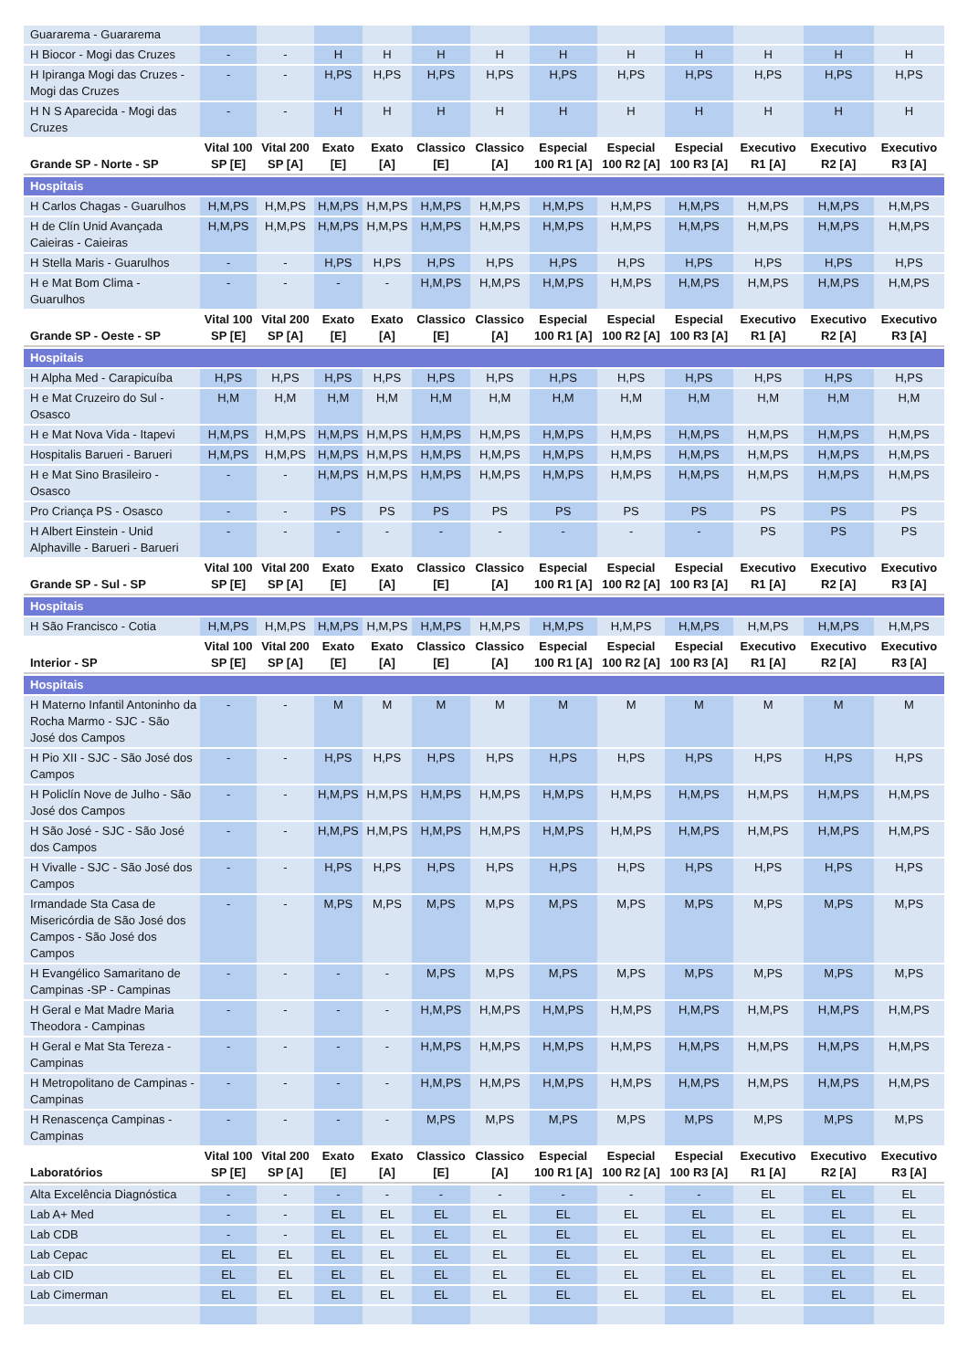| Guararema - Guararema | | | | | | | | | | | | |
| H Biocor - Mogi das Cruzes | - | - | H | H | H | H | H | H | H | H | H | H |
| H Ipiranga Mogi das Cruzes - Mogi das Cruzes | - | - | H,PS | H,PS | H,PS | H,PS | H,PS | H,PS | H,PS | H,PS | H,PS | H,PS |
| H N S Aparecida - Mogi das Cruzes | - | - | H | H | H | H | H | H | H | H | H | H |
| Grande SP - Norte - SP | Vital 100 SP [E] | Vital 200 SP [A] | Exato [E] | Exato [A] | Classico [E] | Classico [A] | Especial 100 R1 [A] | Especial 100 R2 [A] | Especial 100 R3 [A] | Executivo R1 [A] | Executivo R2 [A] | Executivo R3 [A] |
| Hospitais | | | | | | | | | | | | |
| H Carlos Chagas - Guarulhos | H,M,PS | H,M,PS | H,M,PS | H,M,PS | H,M,PS | H,M,PS | H,M,PS | H,M,PS | H,M,PS | H,M,PS | H,M,PS | H,M,PS |
| H de Clín Unid Avançada Caieiras - Caieiras | H,M,PS | H,M,PS | H,M,PS | H,M,PS | H,M,PS | H,M,PS | H,M,PS | H,M,PS | H,M,PS | H,M,PS | H,M,PS | H,M,PS |
| H Stella Maris - Guarulhos | - | - | H,PS | H,PS | H,PS | H,PS | H,PS | H,PS | H,PS | H,PS | H,PS | H,PS |
| H e Mat Bom Clima - Guarulhos | - | - | - | - | H,M,PS | H,M,PS | H,M,PS | H,M,PS | H,M,PS | H,M,PS | H,M,PS | H,M,PS |
| Grande SP - Oeste - SP | Vital 100 SP [E] | Vital 200 SP [A] | Exato [E] | Exato [A] | Classico [E] | Classico [A] | Especial 100 R1 [A] | Especial 100 R2 [A] | Especial 100 R3 [A] | Executivo R1 [A] | Executivo R2 [A] | Executivo R3 [A] |
| Hospitais | | | | | | | | | | | | |
| H Alpha Med - Carapicuíba | H,PS | H,PS | H,PS | H,PS | H,PS | H,PS | H,PS | H,PS | H,PS | H,PS | H,PS | H,PS |
| H e Mat Cruzeiro do Sul - Osasco | H,M | H,M | H,M | H,M | H,M | H,M | H,M | H,M | H,M | H,M | H,M | H,M |
| H e Mat Nova Vida - Itapevi | H,M,PS | H,M,PS | H,M,PS | H,M,PS | H,M,PS | H,M,PS | H,M,PS | H,M,PS | H,M,PS | H,M,PS | H,M,PS | H,M,PS |
| Hospitalis Barueri - Barueri | H,M,PS | H,M,PS | H,M,PS | H,M,PS | H,M,PS | H,M,PS | H,M,PS | H,M,PS | H,M,PS | H,M,PS | H,M,PS | H,M,PS |
| H e Mat Sino Brasileiro - Osasco | - | - | H,M,PS | H,M,PS | H,M,PS | H,M,PS | H,M,PS | H,M,PS | H,M,PS | H,M,PS | H,M,PS | H,M,PS |
| Pro Criança PS - Osasco | - | - | PS | PS | PS | PS | PS | PS | PS | PS | PS | PS |
| H Albert Einstein - Unid Alphaville - Barueri - Barueri | - | - | - | - | - | - | - | - | - | PS | PS | PS |
| Grande SP - Sul - SP | Vital 100 SP [E] | Vital 200 SP [A] | Exato [E] | Exato [A] | Classico [E] | Classico [A] | Especial 100 R1 [A] | Especial 100 R2 [A] | Especial 100 R3 [A] | Executivo R1 [A] | Executivo R2 [A] | Executivo R3 [A] |
| Hospitais | | | | | | | | | | | | |
| H São Francisco - Cotia | H,M,PS | H,M,PS | H,M,PS | H,M,PS | H,M,PS | H,M,PS | H,M,PS | H,M,PS | H,M,PS | H,M,PS | H,M,PS | H,M,PS |
| Interior - SP | Vital 100 SP [E] | Vital 200 SP [A] | Exato [E] | Exato [A] | Classico [E] | Classico [A] | Especial 100 R1 [A] | Especial 100 R2 [A] | Especial 100 R3 [A] | Executivo R1 [A] | Executivo R2 [A] | Executivo R3 [A] |
| Hospitais | | | | | | | | | | | | |
| H Materno Infantil Antoninho da Rocha Marmo - SJC - São José dos Campos | - | - | M | M | M | M | M | M | M | M | M | M |
| H Pio XII - SJC - São José dos Campos | - | - | H,PS | H,PS | H,PS | H,PS | H,PS | H,PS | H,PS | H,PS | H,PS | H,PS |
| H Policlín Nove de Julho - São José dos Campos | - | - | H,M,PS | H,M,PS | H,M,PS | H,M,PS | H,M,PS | H,M,PS | H,M,PS | H,M,PS | H,M,PS | H,M,PS |
| H São José - SJC - São José dos Campos | - | - | H,M,PS | H,M,PS | H,M,PS | H,M,PS | H,M,PS | H,M,PS | H,M,PS | H,M,PS | H,M,PS | H,M,PS |
| H Vivalle - SJC - São José dos Campos | - | - | H,PS | H,PS | H,PS | H,PS | H,PS | H,PS | H,PS | H,PS | H,PS | H,PS |
| Irmandade Sta Casa de Misericórdia de São José dos Campos - São José dos Campos | - | - | M,PS | M,PS | M,PS | M,PS | M,PS | M,PS | M,PS | M,PS | M,PS | M,PS |
| H Evangélico Samaritano de Campinas -SP - Campinas | - | - | - | - | M,PS | M,PS | M,PS | M,PS | M,PS | M,PS | M,PS | M,PS |
| H Geral e Mat Madre Maria Theodora - Campinas | - | - | - | - | H,M,PS | H,M,PS | H,M,PS | H,M,PS | H,M,PS | H,M,PS | H,M,PS | H,M,PS |
| H Geral e Mat Sta Tereza - Campinas | - | - | - | - | H,M,PS | H,M,PS | H,M,PS | H,M,PS | H,M,PS | H,M,PS | H,M,PS | H,M,PS |
| H Metropolitano de Campinas - Campinas | - | - | - | - | H,M,PS | H,M,PS | H,M,PS | H,M,PS | H,M,PS | H,M,PS | H,M,PS | H,M,PS |
| H Renascença Campinas - Campinas | - | - | - | - | M,PS | M,PS | M,PS | M,PS | M,PS | M,PS | M,PS | M,PS |
| Laboratórios | Vital 100 SP [E] | Vital 200 SP [A] | Exato [E] | Exato [A] | Classico [E] | Classico [A] | Especial 100 R1 [A] | Especial 100 R2 [A] | Especial 100 R3 [A] | Executivo R1 [A] | Executivo R2 [A] | Executivo R3 [A] |
| Alta Excelência Diagnóstica | - | - | - | - | - | - | - | - | - | EL | EL | EL |
| Lab A+ Med | - | - | EL | EL | EL | EL | EL | EL | EL | EL | EL | EL |
| Lab CDB | - | - | EL | EL | EL | EL | EL | EL | EL | EL | EL | EL |
| Lab Cepac | EL | EL | EL | EL | EL | EL | EL | EL | EL | EL | EL | EL |
| Lab CID | EL | EL | EL | EL | EL | EL | EL | EL | EL | EL | EL | EL |
| Lab Cimerman | EL | EL | EL | EL | EL | EL | EL | EL | EL | EL | EL | EL |